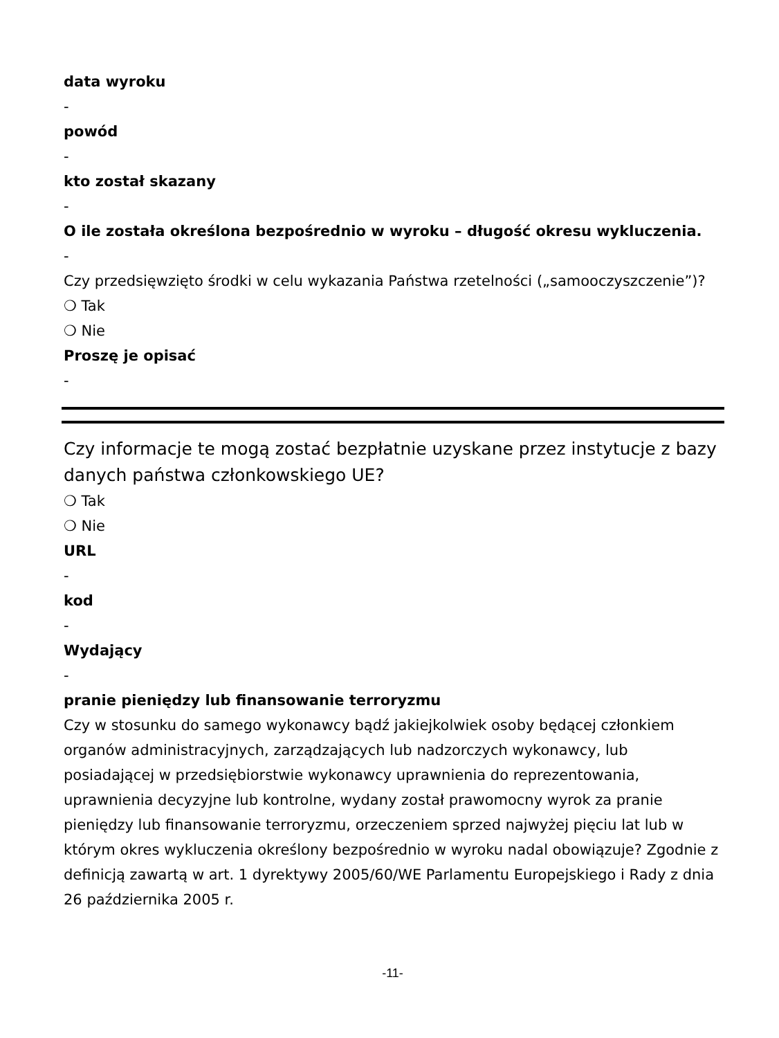data wyroku
-
powód
-
kto został skazany
-
O ile została określona bezpośrednio w wyroku – długość okresu wykluczenia.
-
Czy przedsięwzięto środki w celu wykazania Państwa rzetelności („samooczyszczenie”)?
❍ Tak
❍ Nie
Proszę je opisać
-
Czy informacje te mogą zostać bezpłatnie uzyskane przez instytucje z bazy danych państwa członkowskiego UE?
❍ Tak
❍ Nie
URL
-
kod
-
Wydający
-
pranie pieniędzy lub finansowanie terroryzmu
Czy w stosunku do samego wykonawcy bądź jakiejkolwiek osoby będącej członkiem organów administracyjnych, zarządzających lub nadzorczych wykonawcy, lub posiadającej w przedsiębiorstwie wykonawcy uprawnienia do reprezentowania, uprawnienia decyzyjne lub kontrolne, wydany został prawomocny wyrok za pranie pieniędzy lub finansowanie terroryzmu, orzeczeniem sprzed najwyżej pięciu lat lub w którym okres wykluczenia określony bezpośrednio w wyroku nadal obowiązuje? Zgodnie z definicją zawartą w art. 1 dyrektywy 2005/60/WE Parlamentu Europejskiego i Rady z dnia 26 października 2005 r.
-11-